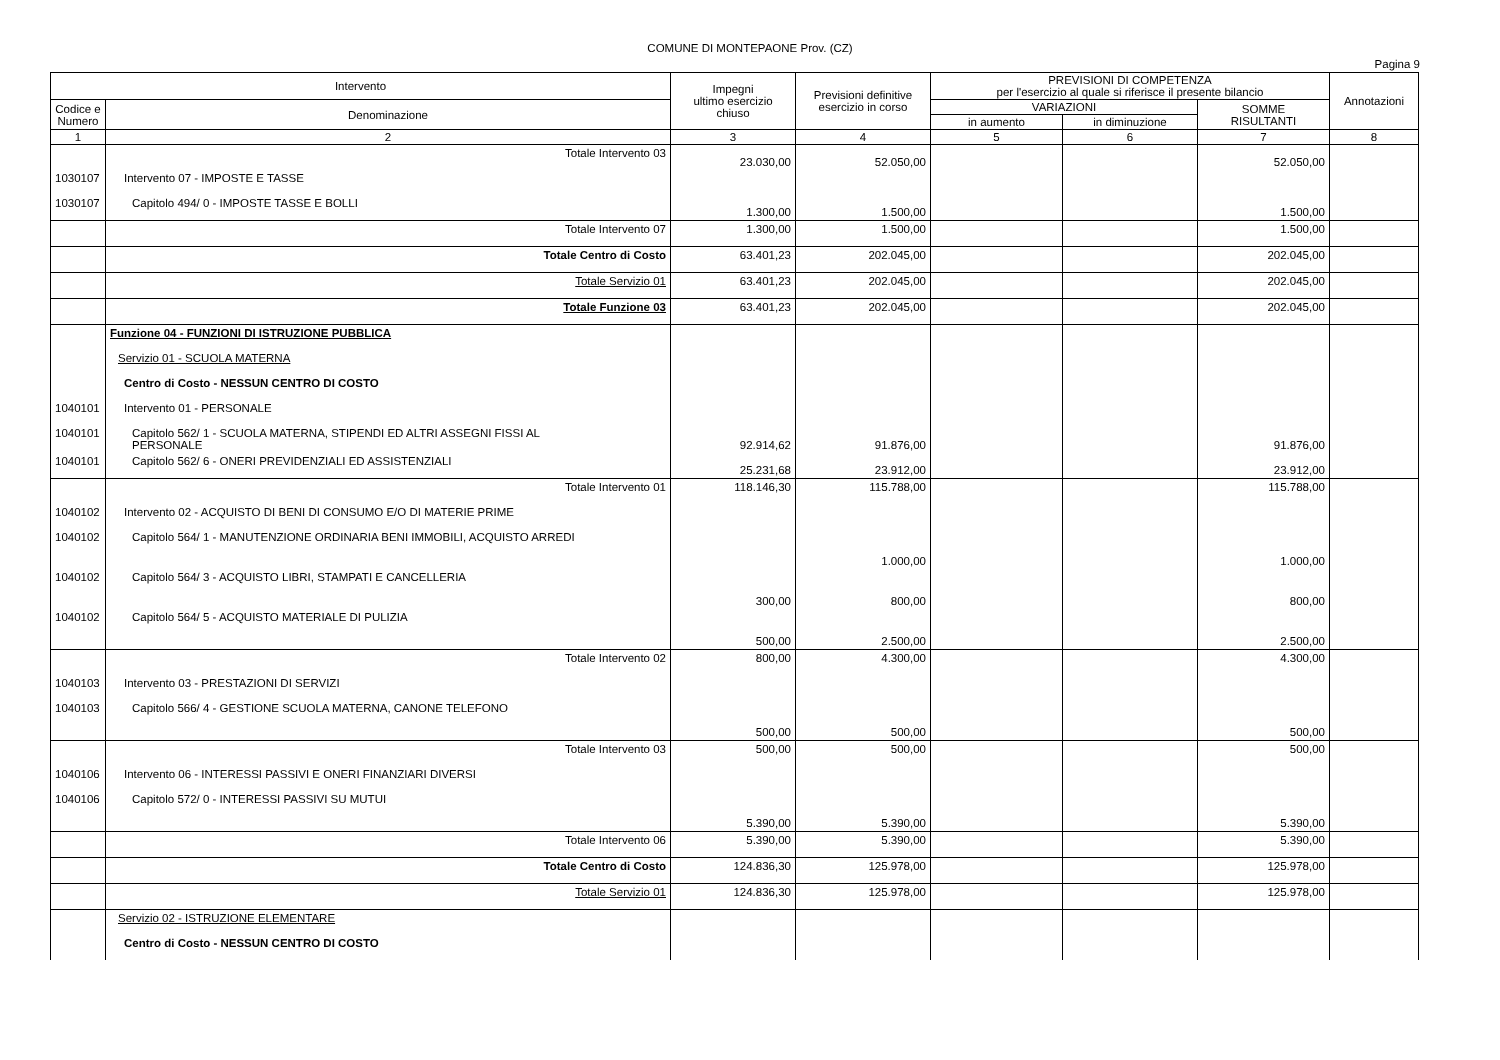COMUNE DI MONTEPAONE Prov. (CZ)
Pagina 9
| Intervento | | Impegni ultimo esercizio chiuso | Previsioni definitive esercizio in corso | PREVISIONI DI COMPETENZA per l'esercizio al quale si riferisce il presente bilancio | | | Annotazioni |
| --- | --- | --- | --- | --- | --- | --- | --- |
| Codice e Numero | Denominazione | | | VARIAZIONI | | SOMME RISULTANTI | |
| | | | | in aumento | in diminuzione | | |
| 1 | 2 | 3 | 4 | 5 | 6 | 7 | 8 |
| | Totale Intervento 03 | 23.030,00 | 52.050,00 | | | 52.050,00 | |
| 1030107 | Intervento 07 - IMPOSTE E TASSE | | | | | | |
| 1030107 | Capitolo 494/ 0 - IMPOSTE TASSE E BOLLI | 1.300,00 | 1.500,00 | | | 1.500,00 | |
| | Totale Intervento 07 | 1.300,00 | 1.500,00 | | | 1.500,00 | |
| | Totale Centro di Costo | 63.401,23 | 202.045,00 | | | 202.045,00 | |
| | Totale Servizio 01 | 63.401,23 | 202.045,00 | | | 202.045,00 | |
| | Totale Funzione 03 | 63.401,23 | 202.045,00 | | | 202.045,00 | |
| | Funzione 04 - FUNZIONI DI ISTRUZIONE PUBBLICA | | | | | | |
| | Servizio 01 - SCUOLA MATERNA | | | | | | |
| | Centro di Costo - NESSUN CENTRO DI COSTO | | | | | | |
| 1040101 | Intervento 01 - PERSONALE | | | | | | |
| 1040101 | Capitolo 562/ 1 - SCUOLA MATERNA, STIPENDI ED ALTRI ASSEGNI FISSI AL PERSONALE | 92.914,62 | 91.876,00 | | | 91.876,00 | |
| 1040101 | Capitolo 562/ 6 - ONERI PREVIDENZIALI ED ASSISTENZIALI | 25.231,68 | 23.912,00 | | | 23.912,00 | |
| | Totale Intervento 01 | 118.146,30 | 115.788,00 | | | 115.788,00 | |
| 1040102 | Intervento 02 - ACQUISTO DI BENI DI CONSUMO E/O DI MATERIE PRIME | | | | | | |
| 1040102 | Capitolo 564/ 1 - MANUTENZIONE ORDINARIA BENI IMMOBILI, ACQUISTO ARREDI | | 1.000,00 | | | 1.000,00 | |
| 1040102 | Capitolo 564/ 3 - ACQUISTO LIBRI, STAMPATI E CANCELLERIA | 300,00 | 800,00 | | | 800,00 | |
| 1040102 | Capitolo 564/ 5 - ACQUISTO MATERIALE DI PULIZIA | 500,00 | 2.500,00 | | | 2.500,00 | |
| | Totale Intervento 02 | 800,00 | 4.300,00 | | | 4.300,00 | |
| 1040103 | Intervento 03 - PRESTAZIONI DI SERVIZI | | | | | | |
| 1040103 | Capitolo 566/ 4 - GESTIONE SCUOLA MATERNA, CANONE TELEFONO | 500,00 | 500,00 | | | 500,00 | |
| | Totale Intervento 03 | 500,00 | 500,00 | | | 500,00 | |
| 1040106 | Intervento 06 - INTERESSI PASSIVI E ONERI FINANZIARI DIVERSI | | | | | | |
| 1040106 | Capitolo 572/ 0 - INTERESSI PASSIVI SU MUTUI | 5.390,00 | 5.390,00 | | | 5.390,00 | |
| | Totale Intervento 06 | 5.390,00 | 5.390,00 | | | 5.390,00 | |
| | Totale Centro di Costo | 124.836,30 | 125.978,00 | | | 125.978,00 | |
| | Totale Servizio 01 | 124.836,30 | 125.978,00 | | | 125.978,00 | |
| | Servizio 02 - ISTRUZIONE ELEMENTARE | | | | | | |
| | Centro di Costo - NESSUN CENTRO DI COSTO | | | | | | |